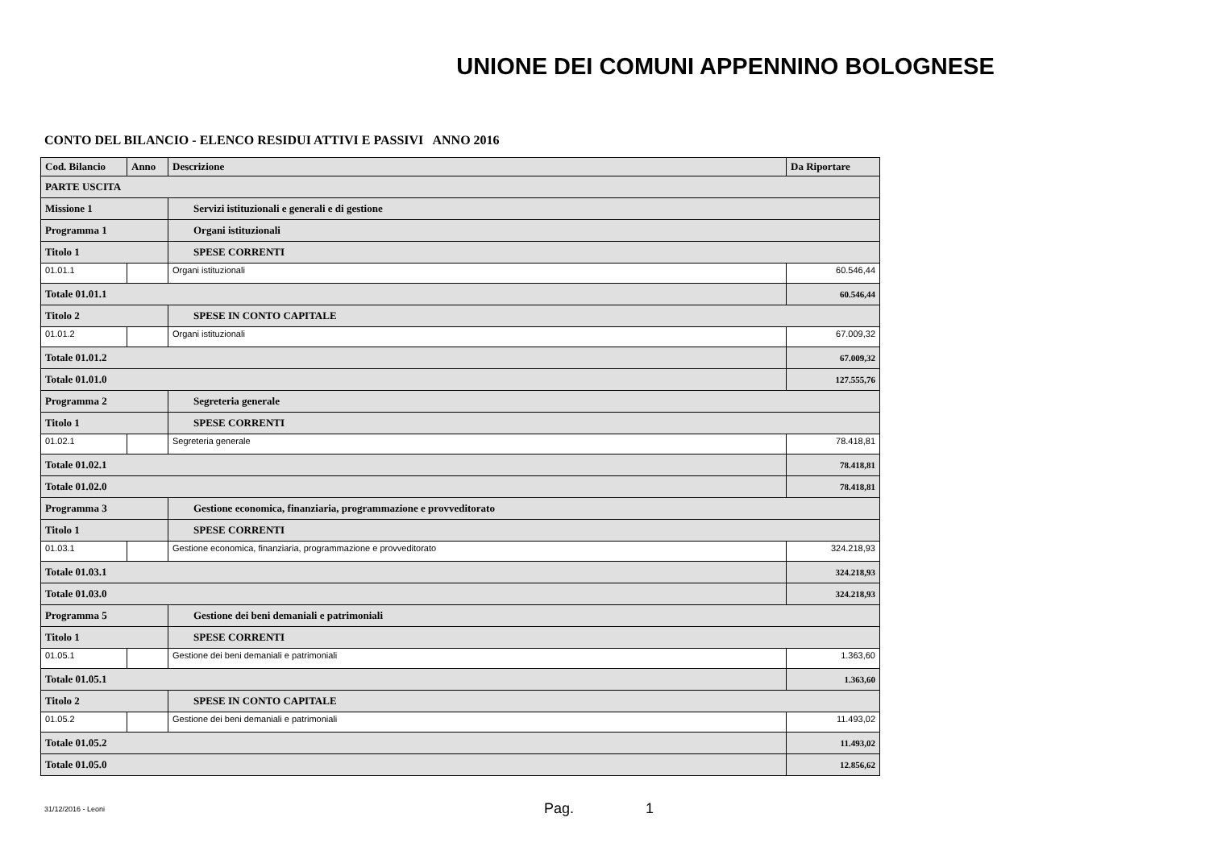UNIONE DEI COMUNI APPENNINO BOLOGNESE
CONTO DEL BILANCIO - ELENCO RESIDUI ATTIVI E PASSIVI ANNO 2016
| Cod. Bilancio | Anno | Descrizione | Da Riportare |
| --- | --- | --- | --- |
| PARTE USCITA | | | |
| Missione 1 | | Servizi istituzionali e generali e di gestione | |
| Programma 1 | | Organi istituzionali | |
| Titolo 1 | | SPESE CORRENTI | |
| 01.01.1 | | Organi istituzionali | 60.546,44 |
| Totale 01.01.1 | | | 60.546,44 |
| Titolo 2 | | SPESE IN CONTO CAPITALE | |
| 01.01.2 | | Organi istituzionali | 67.009,32 |
| Totale 01.01.2 | | | 67.009,32 |
| Totale 01.01.0 | | | 127.555,76 |
| Programma 2 | | Segreteria generale | |
| Titolo 1 | | SPESE CORRENTI | |
| 01.02.1 | | Segreteria generale | 78.418,81 |
| Totale 01.02.1 | | | 78.418,81 |
| Totale 01.02.0 | | | 78.418,81 |
| Programma 3 | | Gestione economica, finanziaria, programmazione e provveditorato | |
| Titolo 1 | | SPESE CORRENTI | |
| 01.03.1 | | Gestione economica, finanziaria, programmazione e provveditorato | 324.218,93 |
| Totale 01.03.1 | | | 324.218,93 |
| Totale 01.03.0 | | | 324.218,93 |
| Programma 5 | | Gestione dei beni demaniali e patrimoniali | |
| Titolo 1 | | SPESE CORRENTI | |
| 01.05.1 | | Gestione dei beni demaniali e patrimoniali | 1.363,60 |
| Totale 01.05.1 | | | 1.363,60 |
| Titolo 2 | | SPESE IN CONTO CAPITALE | |
| 01.05.2 | | Gestione dei beni demaniali e patrimoniali | 11.493,02 |
| Totale 01.05.2 | | | 11.493,02 |
| Totale 01.05.0 | | | 12.856,62 |
31/12/2016 - Leoni Pag. 1